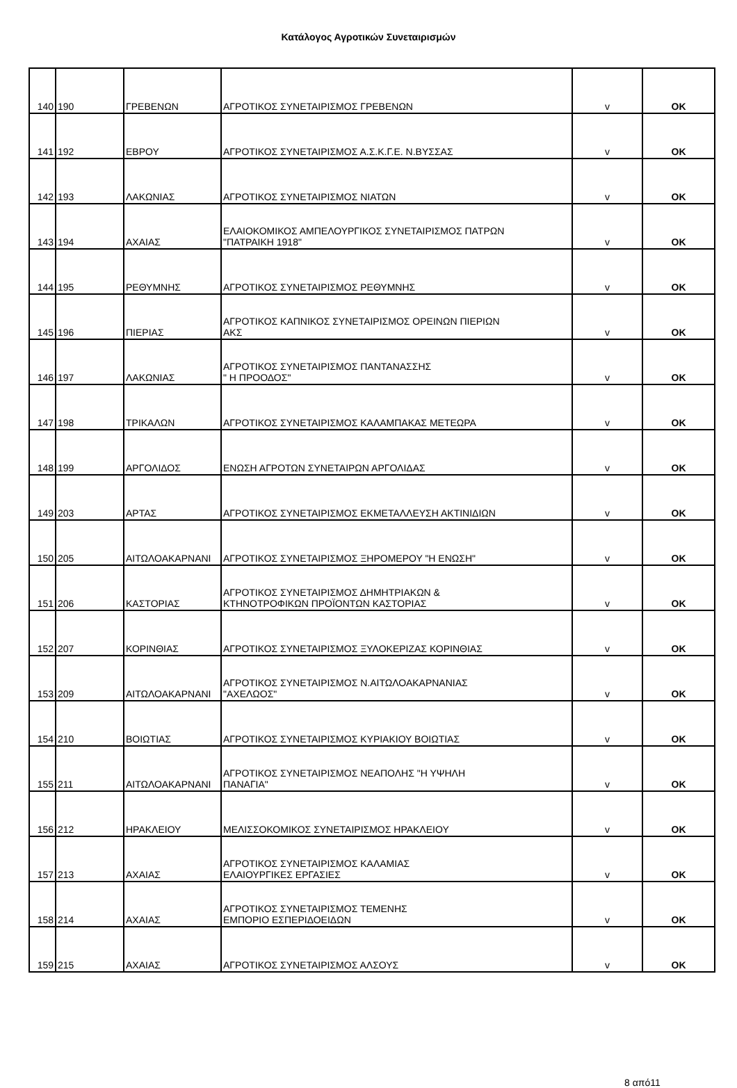Κατάλογος Αγροτικών Συνεταιρισμών
| 140 | 190 | ΓΡΕΒΕΝΩΝ | ΑΓΡΟΤΙΚΟΣ ΣΥΝΕΤΑΙΡΙΣΜΟΣ ΓΡΕΒΕΝΩΝ | v | OK |
| 141 | 192 | ΕΒΡΟΥ | ΑΓΡΟΤΙΚΟΣ ΣΥΝΕΤΑΙΡΙΣΜΟΣ Α.Σ.Κ.Γ.Ε. Ν.ΒΥΣΣΑΣ | v | OK |
| 142 | 193 | ΛΑΚΩΝΙΑΣ | ΑΓΡΟΤΙΚΟΣ ΣΥΝΕΤΑΙΡΙΣΜΟΣ ΝΙΑΤΩΝ | v | OK |
| 143 | 194 | ΑΧΑΙΑΣ | ΕΛΑΙΟΚΟΜΙΚΟΣ ΑΜΠΕΛΟΥΡΓΙΚΟΣ ΣΥΝΕΤΑΙΡΙΣΜΟΣ ΠΑΤΡΩΝ "ΠΑΤΡΑΙΚΗ 1918" | v | OK |
| 144 | 195 | ΡΕΘΥΜΝΗΣ | ΑΓΡΟΤΙΚΟΣ ΣΥΝΕΤΑΙΡΙΣΜΟΣ ΡΕΘΥΜΝΗΣ | v | OK |
| 145 | 196 | ΠΙΕΡΙΑΣ | ΑΓΡΟΤΙΚΟΣ ΚΑΠΝΙΚΟΣ ΣΥΝΕΤΑΙΡΙΣΜΟΣ ΟΡΕΙΝΩΝ ΠΙΕΡΙΩΝ ΑΚΣ | v | OK |
| 146 | 197 | ΛΑΚΩΝΙΑΣ | ΑΓΡΟΤΙΚΟΣ ΣΥΝΕΤΑΙΡΙΣΜΟΣ ΠΑΝΤΑΝΑΣΣΗΣ " Η ΠΡΟΟΔΟΣ" | v | OK |
| 147 | 198 | ΤΡΙΚΑΛΩΝ | ΑΓΡΟΤΙΚΟΣ ΣΥΝΕΤΑΙΡΙΣΜΟΣ ΚΑΛΑΜΠΑΚΑΣ ΜΕΤΕΩΡΑ | v | OK |
| 148 | 199 | ΑΡΓΟΛΙΔΟΣ | ΕΝΩΣΗ ΑΓΡΟΤΩΝ ΣΥΝΕΤΑΙΡΩΝ ΑΡΓΟΛΙΔΑΣ | v | OK |
| 149 | 203 | ΑΡΤΑΣ | ΑΓΡΟΤΙΚΟΣ ΣΥΝΕΤΑΙΡΙΣΜΟΣ ΕΚΜΕΤΑΛΛΕΥΣΗ ΑΚΤΙΝΙΔΙΩΝ | v | OK |
| 150 | 205 | ΑΙΤΩΛΟΑΚΑΡΝΑΝΙ | ΑΓΡΟΤΙΚΟΣ ΣΥΝΕΤΑΙΡΙΣΜΟΣ ΞΗΡΟΜΕΡΟΥ "Η ΕΝΩΣΗ" | v | OK |
| 151 | 206 | ΚΑΣΤΟΡΙΑΣ | ΑΓΡΟΤΙΚΟΣ ΣΥΝΕΤΑΙΡΙΣΜΟΣ ΔΗΜΗΤΡΙΑΚΩΝ & ΚΤΗΝΟΤΡΟΦΙΚΩΝ ΠΡΟΪΟΝΤΩΝ ΚΑΣΤΟΡΙΑΣ | v | OK |
| 152 | 207 | ΚΟΡΙΝΘΙΑΣ | ΑΓΡΟΤΙΚΟΣ ΣΥΝΕΤΑΙΡΙΣΜΟΣ ΞΥΛΟΚΕΡΙΖΑΣ ΚΟΡΙΝΘΙΑΣ | v | OK |
| 153 | 209 | ΑΙΤΩΛΟΑΚΑΡΝΑΝΙ | ΑΓΡΟΤΙΚΟΣ ΣΥΝΕΤΑΙΡΙΣΜΟΣ Ν.ΑΙΤΩΛΟΑΚΑΡΝΑΝΙΑΣ "ΑΧΕΛΩΟΣ" | v | OK |
| 154 | 210 | ΒΟΙΩΤΙΑΣ | ΑΓΡΟΤΙΚΟΣ ΣΥΝΕΤΑΙΡΙΣΜΟΣ ΚΥΡΙΑΚΙΟΥ ΒΟΙΩΤΙΑΣ | v | OK |
| 155 | 211 | ΑΙΤΩΛΟΑΚΑΡΝΑΝΙ | ΑΓΡΟΤΙΚΟΣ ΣΥΝΕΤΑΙΡΙΣΜΟΣ ΝΕΑΠΟΛΗΣ "Η ΥΨΗΛΗ ΠΑΝΑΓΙΑ" | v | OK |
| 156 | 212 | ΗΡΑΚΛΕΙΟΥ | ΜΕΛΙΣΣΟΚΟΜΙΚΟΣ ΣΥΝΕΤΑΙΡΙΣΜΟΣ ΗΡΑΚΛΕΙΟΥ | v | OK |
| 157 | 213 | ΑΧΑΙΑΣ | ΑΓΡΟΤΙΚΟΣ ΣΥΝΕΤΑΙΡΙΣΜΟΣ ΚΑΛΑΜΙΑΣ ΕΛΑΙΟΥΡΓΙΚΕΣ ΕΡΓΑΣΙΕΣ | v | OK |
| 158 | 214 | ΑΧΑΙΑΣ | ΑΓΡΟΤΙΚΟΣ ΣΥΝΕΤΑΙΡΙΣΜΟΣ ΤΕΜΕΝΗΣ ΕΜΠΟΡΙΟ ΕΣΠΕΡΙΔΟΕΙΔΩΝ | v | OK |
| 159 | 215 | ΑΧΑΙΑΣ | ΑΓΡΟΤΙΚΟΣ ΣΥΝΕΤΑΙΡΙΣΜΟΣ ΑΛΣΟΥΣ | v | OK |
8 από11